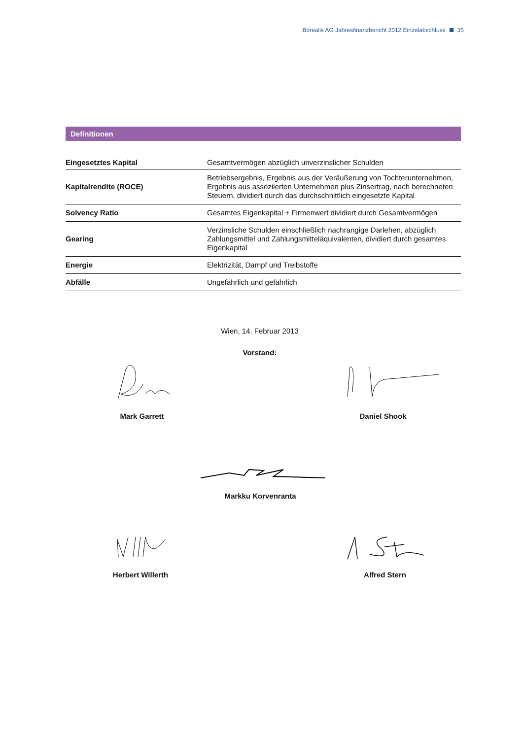Borealis AG Jahresfinanzbericht 2012 Einzelabschluss 35
Definitionen
| Eingesetztes Kapital | Gesamtvermögen abzüglich unverzinslicher Schulden |
| Kapitalrendite (ROCE) | Betriebsergebnis, Ergebnis aus der Veräußerung von Tochterunternehmen, Ergebnis aus assoziierten Unternehmen plus Zinsertrag, nach berechneten Steuern, dividiert durch das durchschnittlich eingesetzte Kapital |
| Solvency Ratio | Gesamtes Eigenkapital + Firmenwert dividiert durch Gesamtvermögen |
| Gearing | Verzinsliche Schulden einschließlich nachrangige Darlehen, abzüglich Zahlungsmittel und Zahlungsmitteläquivalenten, dividiert durch gesamtes Eigenkapital |
| Energie | Elektrizität, Dampf und Treibstoffe |
| Abfälle | Ungefährlich und gefährlich |
Wien, 14. Februar 2013
Vorstand:
Mark Garrett Daniel Shook
Markku Korvenranta
Herbert Willerth Alfred Stern